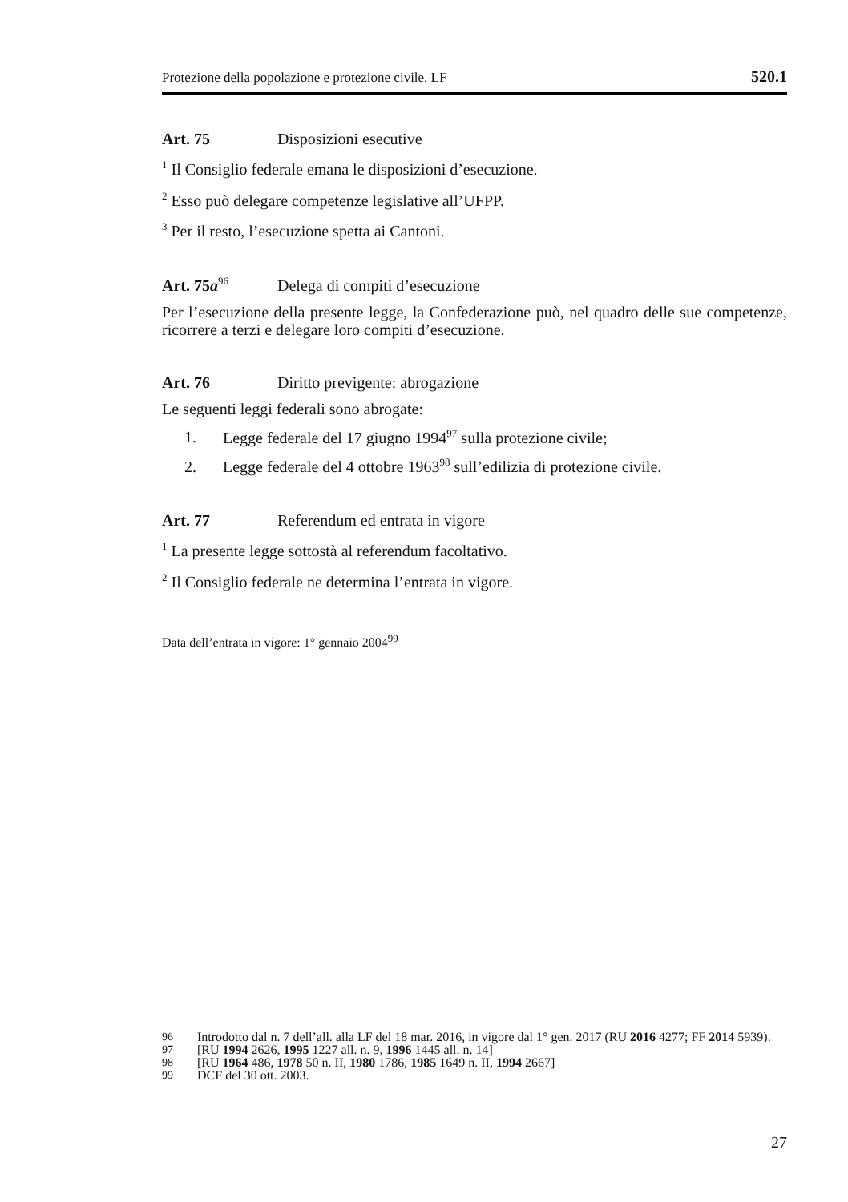Protezione della popolazione e protezione civile. LF 520.1
Art. 75 Disposizioni esecutive
<sup>1</sup> Il Consiglio federale emana le disposizioni d’esecuzione.
<sup>2</sup> Esso può delegare competenze legislative all’UFPP.
<sup>3</sup> Per il resto, l’esecuzione spetta ai Cantoni.
Art. 75a<sup>96</sup> Delega di compiti d’esecuzione
Per l’esecuzione della presente legge, la Confederazione può, nel quadro delle sue competenze, ricorrere a terzi e delegare loro compiti d’esecuzione.
Art. 76 Diritto previgente: abrogazione
Le seguenti leggi federali sono abrogate:
1. Legge federale del 17 giugno 1994<sup>97</sup> sulla protezione civile;
2. Legge federale del 4 ottobre 1963<sup>98</sup> sull’edilizia di protezione civile.
Art. 77 Referendum ed entrata in vigore
<sup>1</sup> La presente legge sottostà al referendum facoltativo.
<sup>2</sup> Il Consiglio federale ne determina l’entrata in vigore.
Data dell’entrata in vigore: 1° gennaio 2004<sup>99</sup>
96 Introdotto dal n. 7 dell’all. alla LF del 18 mar. 2016, in vigore dal 1° gen. 2017 (RU 2016 4277; FF 2014 5939).
97 [RU 1994 2626, 1995 1227 all. n. 9, 1996 1445 all. n. 14]
98 [RU 1964 486, 1978 50 n. II, 1980 1786, 1985 1649 n. II, 1994 2667]
99 DCF del 30 ott. 2003.
27